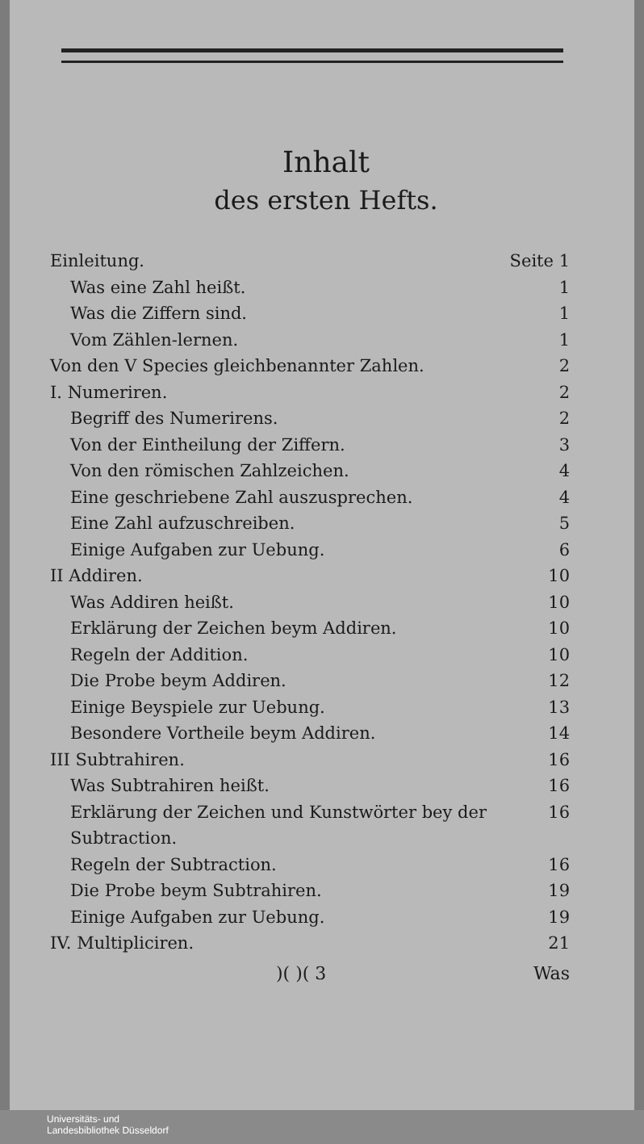Inhalt
des ersten Hefts.
Einleitung. Seite 1
Was eine Zahl heißt. 1
Was die Ziffern sind. 1
Vom Zählen-lernen. 1
Von den V Species gleichbenannter Zahlen. 2
I. Numeriren. 2
Begriff des Numerirens. 2
Von der Eintheilung der Ziffern. 3
Von den römischen Zahlzeichen. 4
Eine geschriebene Zahl auszusprechen. 4
Eine Zahl aufzuschreiben. 5
Einige Aufgaben zur Uebung. 6
II Addiren. 10
Was Addiren heißt. 10
Erklärung der Zeichen beym Addiren. 10
Regeln der Addition. 10
Die Probe beym Addiren. 12
Einige Beyspiele zur Uebung. 13
Besondere Vortheile beym Addiren. 14
III Subtrahiren. 16
Was Subtrahiren heißt. 16
Erklärung der Zeichen und Kunstwörter bey der Subtraction. 16
Regeln der Subtraction. 16
Die Probe beym Subtrahiren. 19
Einige Aufgaben zur Uebung. 19
IV. Multipliciren. 21
)( )( 3 Was
Universitäts- und
Landesbibliothek Düsseldorf